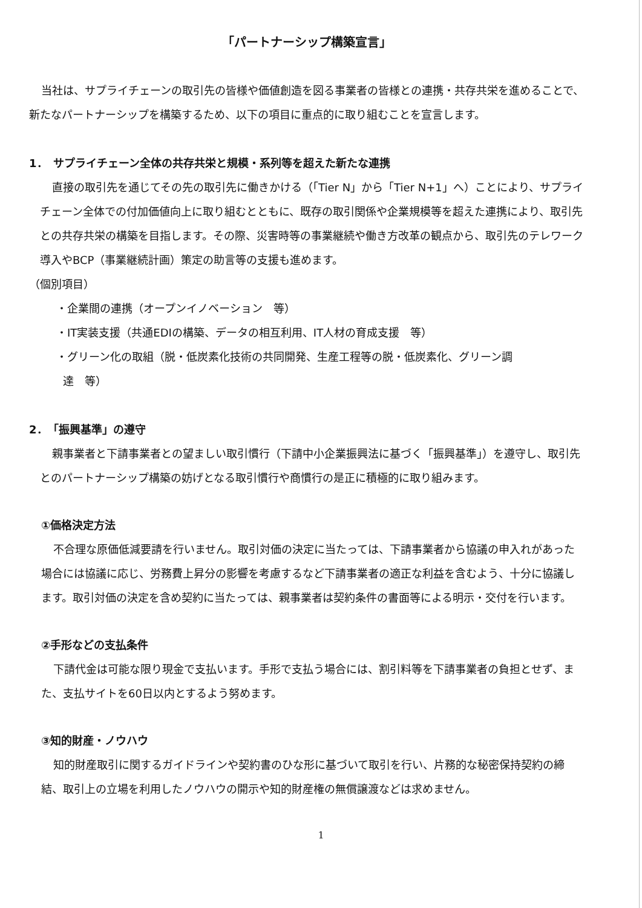「パートナーシップ構築宣言」
当社は、サプライチェーンの取引先の皆様や価値創造を図る事業者の皆様との連携・共存共栄を進めることで、新たなパートナーシップを構築するため、以下の項目に重点的に取り組むことを宣言します。
1．　サプライチェーン全体の共存共栄と規模・系列等を超えた新たな連携
直接の取引先を通じてその先の取引先に働きかける（「Tier N」から「Tier N+1」へ）ことにより、サプライチェーン全体での付加価値向上に取り組むとともに、既存の取引関係や企業規模等を超えた連携により、取引先との共存共栄の構築を目指します。その際、災害時等の事業継続や働き方改革の観点から、取引先のテレワーク導入やBCP（事業継続計画）策定の助言等の支援も進めます。
（個別項目）
・企業間の連携（オープンイノベーション　等）
・IT実装支援（共通EDIの構築、データの相互利用、IT人材の育成支援　等）
・グリーン化の取組（脱・低炭素化技術の共同開発、生産工程等の脱・低炭素化、グリーン調
達　等）
2．　「振興基準」の遵守
親事業者と下請事業者との望ましい取引慣行（下請中小企業振興法に基づく「振興基準」）を遵守し、取引先とのパートナーシップ構築の妨げとなる取引慣行や商慣行の是正に積極的に取り組みます。
①価格決定方法
不合理な原価低減要請を行いません。取引対価の決定に当たっては、下請事業者から協議の申入れがあった場合には協議に応じ、労務費上昇分の影響を考慮するなど下請事業者の適正な利益を含むよう、十分に協議します。取引対価の決定を含め契約に当たっては、親事業者は契約条件の書面等による明示・交付を行います。
②手形などの支払条件
下請代金は可能な限り現金で支払います。手形で支払う場合には、割引料等を下請事業者の負担とせず、また、支払サイトを60日以内とするよう努めます。
③知的財産・ノウハウ
知的財産取引に関するガイドラインや契約書のひな形に基づいて取引を行い、片務的な秘密保持契約の締結、取引上の立場を利用したノウハウの開示や知的財産権の無償譲渡などは求めません。
1